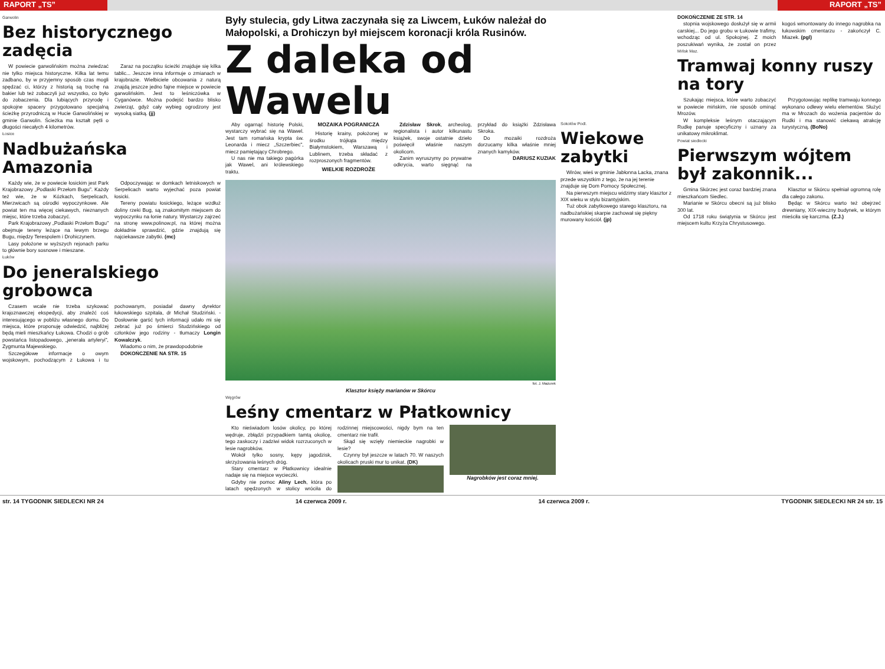RAPORT „TS” RAPORT „TS”
Garwolin
Bez historycznego zadęcia
W powiecie garwolińskim można zwiedzać nie tylko miejsca historyczne. Kilka lat temu zadbano, by w przyjemny sposób czas mogli spędzać ci, którzy z historią są trochę na bakier lub też zobaczyli już wszystko, co było do zobaczenia. Dla lubiących przyrodę i spokojne spacery przygotowano specjalną ścieżkę przyrodniczą w Hucie Garwolińskiej w gminie Garwolin. Ścieżka ma kształt pętli o długości niecałych 4 kilometrów.
Zaraz na początku ścieżki znajduje się kilka tablic... Jeszcze inna informuje o zmianach w krajobrazie. Wielbiciele obcowania z naturą znajdą jeszcze jedno fajne miejsce w powiecie garwolińskim. Jest to leśniczówka w Cyganówce. Można podejść bardzo blisko zwierząt, gdyż cały wybieg ogrodzony jest wysoką siatką. (jj)
Łosice
Nadbużańska Amazonia
Każdy wie, że w powiecie łosickim jest Park Krajobrazowy „Podlaski Przełom Bugu”. Każdy też wie, że w Kózkach, Serpelicach, Mierzwicach są ośrodki wypoczynkowe. Ale powiat ten ma więcej ciekawych, nieznanych miejsc, które trzeba zobaczyć.
Park Krajobrazowy „Podlaski Przełom Bugu” obejmuje tereny leżące na lewym brzegu Bugu, między Terespolem i Drohiczynem.
Lasy położone w wyższych rejonach parku to głównie bory sosnowe i mieszane.
Odpoczywając w domkach letniskowych w Serpelicach warto wyjechać poza powiat łosicki.
Tereny powiatu łosickiego, leżące wzdłuż doliny rzeki Bug, są znakomitym miejscem do wypoczynku na łonie natury. Wystarczy zajrzeć na stronę www.polinow.pl, na której można dokładnie sprawdzić, gdzie znajdują się najciekawsze zabytki. (mc)
Łuków
Do jeneralskiego grobowca
Czasem wcale nie trzeba szykować krajoznawczej ekspedycji, aby znaleźć coś interesującego w pobliżu własnego domu. Do miejsca, które proponuję odwiedzić, najbliżej będą mieli mieszkańcy Łukowa. Chodzi o grób powstańca listopadowego, „jenerała artyleryi”, Zygmunta Majewskiego.
Szczegółowe informacje o owym wojskowym, pochodzącym z Łukowa i tu pochowanym, posiadał dawny dyrektor łukowskiego szpitala, dr Michał Studziński. - Dosłownie garść tych informacji udało mi się zebrać już po śmierci Studzińskiego od członków jego rodziny - tłumaczy Longin Kowalczyk.
Wiadomo o nim, że prawdopodobnie
DOKOŃCZENIE NA STR. 15
Były stulecia, gdy Litwa zaczynała się za Liwcem, Łuków należał do Małopolski, a Drohiczyn był miejscem koronacji króla Rusinów.
Z daleka od Wawelu
Aby ogarnąć historię Polski, wystarczy wybrać się na Wawel. Jest tam romańska krypta św. Leonarda i miecz „Szczerbiec”, miecz pamiętający Chrobrego.
U nas nie ma takiego pagórka jak Wawel, ani królewskiego traktu.
MOZAIKA POGRANICZA
Historię krainy, położonej w środku trójkąta między Białymstokiem, Warszawą i Lublinem, trzeba składać z rozproszonych fragmentów.
WIELKIE ROZDROŻE
Zdzisław Skrok, archeolog, regionalista i autor kilkunastu książek, swoje ostatnie dzieło poświęcił właśnie naszym okolicom.
Zanim wyruszymy po prywatne odkrycia, warto sięgnąć na przykład do książki Zdzisława Skroka.
Do mozaiki rozdroża dorzucamy kilka właśnie mniej znanych kamyków.
DARIUSZ KUZIAK
fot. J. Mazurek
Klasztor księży marianów w Skórcu
Węgrów
Leśny cmentarz w Płatkownicy
Kto nieświadom losów okolicy, po której wędruje, zbłądzi przypadkiem tamtą okolicę, tego zaskoczy i zadziwi widok rozrzuconych w lesie nagrobków.
Wokół tylko sosny, kępy jagodzisk, skrzyżowania leśnych dróg.
Stary cmentarz w Płatkownicy idealnie nadaje się na miejsce wycieczki.
Gdyby nie pomoc Aliny Lech, która po latach spędzonych w stolicy wróciła do rodzinnej miejscowości, nigdy bym na ten cmentarz nie trafił.
Skąd się wzięły niemieckie nagrobki w lesie?
Czynny był jeszcze w latach 70. W naszych okolicach pruski mur to unikat. (DK)
Nagrobków jest coraz mniej.
Sokołów Podl.
Wiekowe zabytki
Wirów, wieś w gminie Jabłonna Lacka, znana przede wszystkim z tego, że na jej terenie znajduje się Dom Pomocy Społecznej.
Na pierwszym miejscu widzimy stary klasztor z XIX wieku w stylu bizantyjskim.
Tuż obok zabytkowego starego klasztoru, na nadbużańskiej skarpie zachował się piękny murowany kościół. (jp)
DOKOŃCZENIE ZE STR. 14
stopnia wojskowego dosłużył się w armii carskiej... Do jego grobu w Łukowie trafimy, wchodząc od ul. Spokojnej. Z moich poszukiwań wynika, że został on przez kogoś wmontowany do innego nagrobka na łukowskim cmentarzu - zakończył C. Miazek. (pgl)
Mińsk Maz.
Tramwaj konny ruszy na tory
Szukając miejsca, które warto zobaczyć w powiecie mińskim, nie sposób ominąć Mrozów.
W kompleksie leśnym otaczającym Rudkę panuje specyficzny i uznany za unikatowy mikroklimat.
Przygotowując replikę tramwaju konnego wykonano odlewy wielu elementów. Służyć ma w Mrozach do wożenia pacjentów do Rudki i ma stanowić ciekawą atrakcję turystyczną. (BoNo)
Powiat siedlecki
Pierwszym wójtem był zakonnik...
Gmina Skórzec jest coraz bardziej znana mieszkańcom Siedlec.
Marianie w Skórcu obecni są już blisko 300 lat.
Od 1718 roku świątynia w Skórcu jest miejscem kultu Krzyża Chrystusowego.
Klasztor w Skórcu spełniał ogromną rolę dla całego zakonu.
Będąc w Skórcu warto też obejrzeć drewniany, XIX-wieczny budynek, w którym mieściła się karczma. (Z.J.)
str. 14 TYGODNIK SIEDLECKI NR 24 14 czerwca 2009 r. 14 czerwca 2009 r. TYGODNIK SIEDLECKI NR 24 str. 15